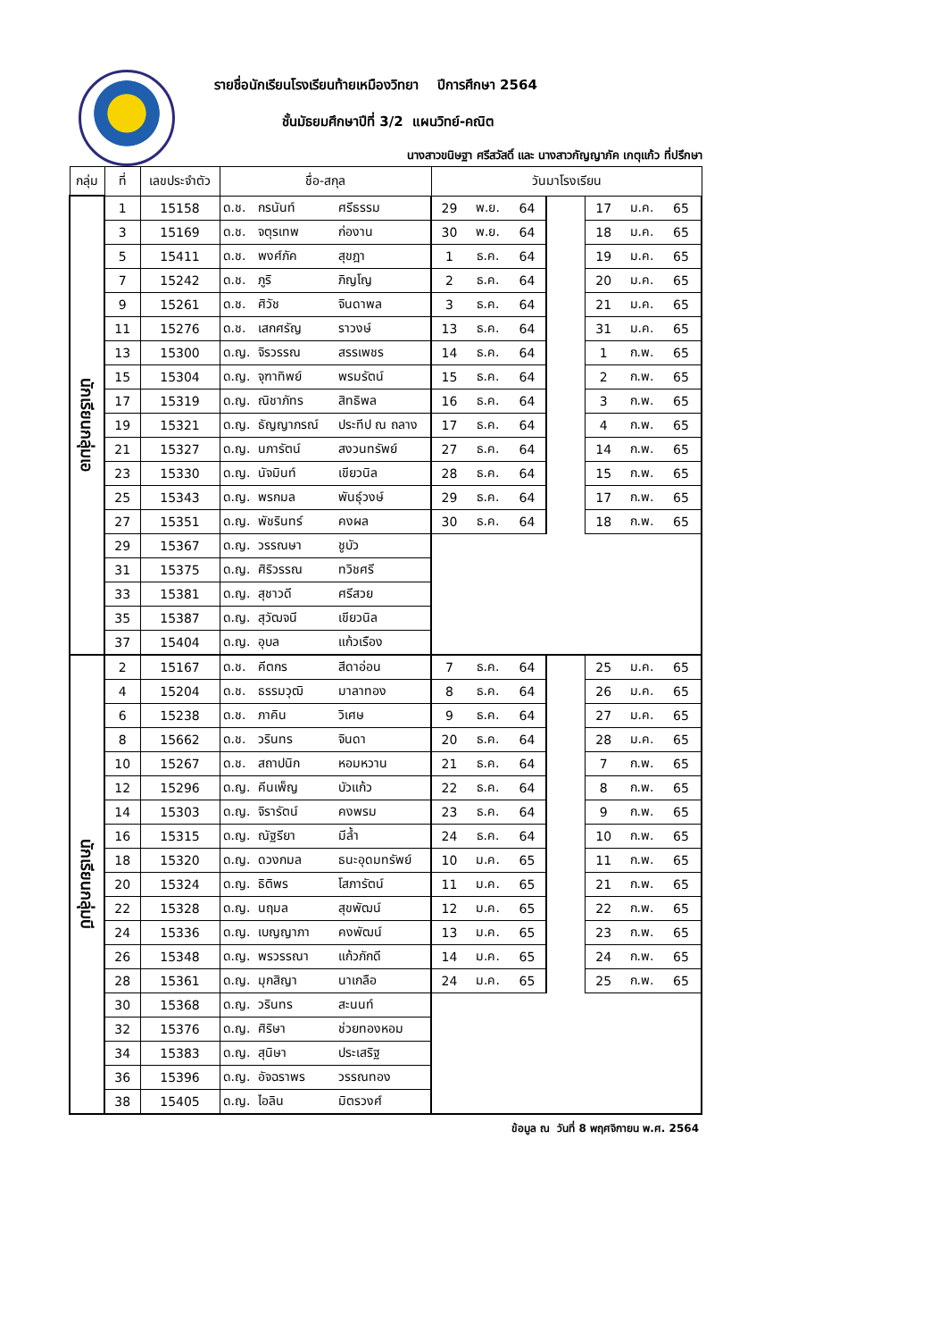รายชื่อนักเรียนโรงเรียนท้ายเหมืองวิทยา ปีการศึกษา 2564
ชั้นมัธยมศึกษาปีที่ 3/2 แผนวิทย์-คณิต
นางสาวขนิษฐา ศรีสวัสดิ์ และ นางสาวกัญญาภัค เกตุแก้ว ที่ปรึกษา
| กลุ่ม | ที่ | เลขประจำตัว | ชื่อ-สกุล | | | วันมาโรงเรียน | | | | | | |
| --- | --- | --- | --- | --- | --- | --- | --- | --- | --- | --- | --- | --- |
| นักเรียนกลุ่มเอ | 1 | 15158 | ด.ช. | กรนันท์ | ศรีธรรม | 29 | พ.ย. | 64 | | 17 | ม.ค. | 65 |
| | 3 | 15169 | ด.ช. | จตุรเทพ | ก่องาน | 30 | พ.ย. | 64 | | 18 | ม.ค. | 65 |
| | 5 | 15411 | ด.ช. | พงศ์ภัค | สุขฎา | 1 | ธ.ค. | 64 | | 19 | ม.ค. | 65 |
| | 7 | 15242 | ด.ช. | ภูริ | ภิญโญ | 2 | ธ.ค. | 64 | | 20 | ม.ค. | 65 |
| | 9 | 15261 | ด.ช. | ศิวัช | จินดาพล | 3 | ธ.ค. | 64 | | 21 | ม.ค. | 65 |
| | 11 | 15276 | ด.ช. | เสกศรัญ | ราวงษ์ | 13 | ธ.ค. | 64 | | 31 | ม.ค. | 65 |
| | 13 | 15300 | ด.ญ. | จิรวรรณ | สรรเพชร | 14 | ธ.ค. | 64 | | 1 | ก.พ. | 65 |
| | 15 | 15304 | ด.ญ. | จุฑาทิพย์ | พรมรัตน์ | 15 | ธ.ค. | 64 | | 2 | ก.พ. | 65 |
| | 17 | 15319 | ด.ญ. | ณิชาภัทร | สิทธิพล | 16 | ธ.ค. | 64 | | 3 | ก.พ. | 65 |
| | 19 | 15321 | ด.ญ. | ธัญญาภรณ์ | ประทีป ณ ถลาง | 17 | ธ.ค. | 64 | | 4 | ก.พ. | 65 |
| | 21 | 15327 | ด.ญ. | นภารัตน์ | สงวนทรัพย์ | 27 | ธ.ค. | 64 | | 14 | ก.พ. | 65 |
| | 23 | 15330 | ด.ญ. | นัจมินท์ | เขียวนิล | 28 | ธ.ค. | 64 | | 15 | ก.พ. | 65 |
| | 25 | 15343 | ด.ญ. | พรกมล | พันธุ์วงษ์ | 29 | ธ.ค. | 64 | | 17 | ก.พ. | 65 |
| | 27 | 15351 | ด.ญ. | พัชรินทร์ | คงผล | 30 | ธ.ค. | 64 | | 18 | ก.พ. | 65 |
| | 29 | 15367 | ด.ญ. | วรรณษา | ชูบัว | | | | | | | |
| | 31 | 15375 | ด.ญ. | ศิริวรรณ | ทวิชศรี | | | | | | | |
| | 33 | 15381 | ด.ญ. | สุชาวดี | ศรีสวย | | | | | | | |
| | 35 | 15387 | ด.ญ. | สุวัฒจนี | เขียวนิล | | | | | | | |
| | 37 | 15404 | ด.ญ. | อุบล | แก้วเรือง | | | | | | | |
| นักเรียนกลุ่มบี | 2 | 15167 | ด.ช. | คีตกร | สีดาอ่อน | 7 | ธ.ค. | 64 | | 25 | ม.ค. | 65 |
| | 4 | 15204 | ด.ช. | ธรรมวุฒิ | มาลาทอง | 8 | ธ.ค. | 64 | | 26 | ม.ค. | 65 |
| | 6 | 15238 | ด.ช. | ภาคิน | วิเศษ | 9 | ธ.ค. | 64 | | 27 | ม.ค. | 65 |
| | 8 | 15662 | ด.ช. | วรินทร | จินดา | 20 | ธ.ค. | 64 | | 28 | ม.ค. | 65 |
| | 10 | 15267 | ด.ช. | สถาปนิก | หอมหวาน | 21 | ธ.ค. | 64 | | 7 | ก.พ. | 65 |
| | 12 | 15296 | ด.ญ. | คีนเพ็ญ | บัวแก้ว | 22 | ธ.ค. | 64 | | 8 | ก.พ. | 65 |
| | 14 | 15303 | ด.ญ. | จิรารัตน์ | คงพรม | 23 | ธ.ค. | 64 | | 9 | ก.พ. | 65 |
| | 16 | 15315 | ด.ญ. | ณัฐรียา | มีล้ำ | 24 | ธ.ค. | 64 | | 10 | ก.พ. | 65 |
| | 18 | 15320 | ด.ญ. | ดวงกมล | ธนะอุดมทรัพย์ | 10 | ม.ค. | 65 | | 11 | ก.พ. | 65 |
| | 20 | 15324 | ด.ญ. | ธิติพร | โสภารัตน์ | 11 | ม.ค. | 65 | | 21 | ก.พ. | 65 |
| | 22 | 15328 | ด.ญ. | นฤมล | สุขพัฒน์ | 12 | ม.ค. | 65 | | 22 | ก.พ. | 65 |
| | 24 | 15336 | ด.ญ. | เบญญาภา | คงพัฒน์ | 13 | ม.ค. | 65 | | 23 | ก.พ. | 65 |
| | 26 | 15348 | ด.ญ. | พรวรรณา | แก้วภักดี | 14 | ม.ค. | 65 | | 24 | ก.พ. | 65 |
| | 28 | 15361 | ด.ญ. | มุกสิญา | นาเกลือ | 24 | ม.ค. | 65 | | 25 | ก.พ. | 65 |
| | 30 | 15368 | ด.ญ. | วรินทร | สะนนท์ | | | | | | | |
| | 32 | 15376 | ด.ญ. | ศิริษา | ช่วยทองหอม | | | | | | | |
| | 34 | 15383 | ด.ญ. | สุนิษา | ประเสริฐ | | | | | | | |
| | 36 | 15396 | ด.ญ. | อัจฉราพร | วรรณทอง | | | | | | | |
| | 38 | 15405 | ด.ญ. | ไอลิน | มิตรวงศ์ | | | | | | | |
ข้อมูล ณ วันที่ 8 พฤศจิกายน พ.ศ. 2564